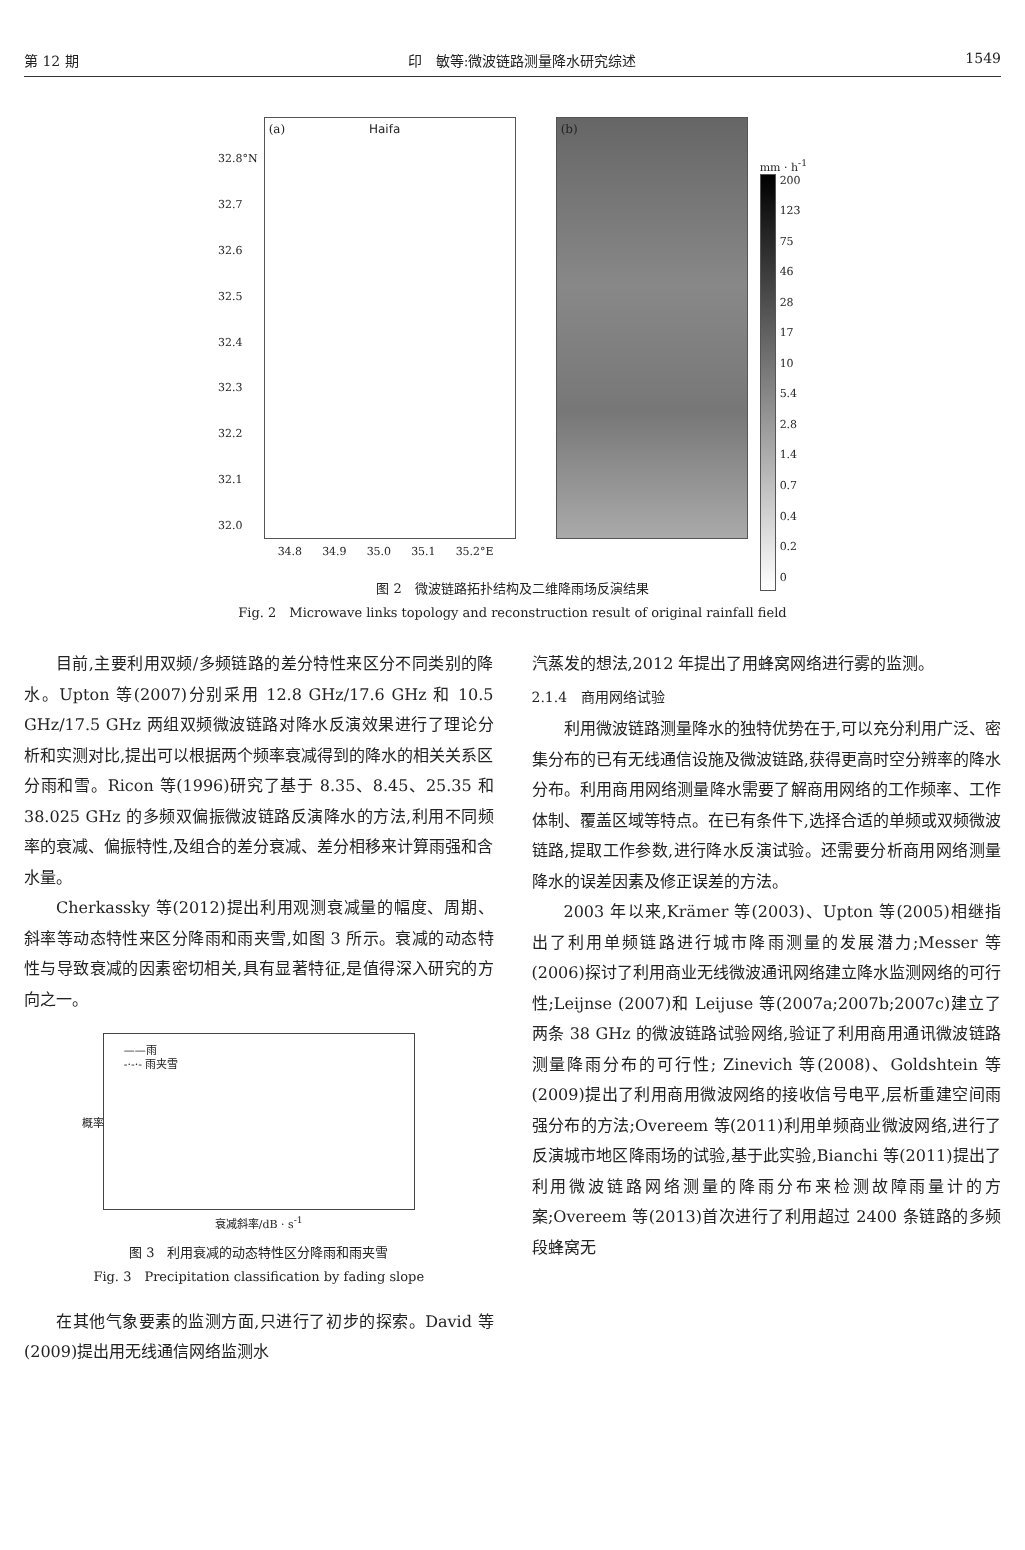第 12 期 印　敏等:微波链路测量降水研究综述 1549
32.8°N
32.7
32.6
32.5
32.4
32.3
32.2
32.1
32.0
(a) Haifa
34.8 34.9 35.0 35.1 35.2°E
(b)
mm · h<sup>-1</sup>
200
123
75
46
28
17
10
5.4
2.8
1.4
0.7
0.4
0.2
0
图 2　微波链路拓扑结构及二维降雨场反演结果
Fig. 2　Microwave links topology and reconstruction result of original rainfall field
目前,主要利用双频/多频链路的差分特性来区分不同类别的降水。Upton 等(2007)分别采用 12.8 GHz/17.6 GHz 和 10.5 GHz/17.5 GHz 两组双频微波链路对降水反演效果进行了理论分析和实测对比,提出可以根据两个频率衰减得到的降水的相关关系区分雨和雪。Ricon 等(1996)研究了基于 8.35、8.45、25.35 和 38.025 GHz 的多频双偏振微波链路反演降水的方法,利用不同频率的衰减、偏振特性,及组合的差分衰减、差分相移来计算雨强和含水量。
Cherkassky 等(2012)提出利用观测衰减量的幅度、周期、斜率等动态特性来区分降雨和雨夹雪,如图 3 所示。衰减的动态特性与导致衰减的因素密切相关,具有显著特征,是值得深入研究的方向之一。
——雨
-·-·- 雨夹雪
概率
衰减斜率/dB · s<sup>-1</sup>
图 3　利用衰减的动态特性区分降雨和雨夹雪
Fig. 3　Precipitation classification by fading slope
在其他气象要素的监测方面,只进行了初步的探索。David 等(2009)提出用无线通信网络监测水
汽蒸发的想法,2012 年提出了用蜂窝网络进行雾的监测。
2.1.4　商用网络试验
利用微波链路测量降水的独特优势在于,可以充分利用广泛、密集分布的已有无线通信设施及微波链路,获得更高时空分辨率的降水分布。利用商用网络测量降水需要了解商用网络的工作频率、工作体制、覆盖区域等特点。在已有条件下,选择合适的单频或双频微波链路,提取工作参数,进行降水反演试验。还需要分析商用网络测量降水的误差因素及修正误差的方法。
2003 年以来,Krämer 等(2003)、Upton 等(2005)相继指出了利用单频链路进行城市降雨测量的发展潜力;Messer 等(2006)探讨了利用商业无线微波通讯网络建立降水监测网络的可行性;Leijnse (2007)和 Leijuse 等(2007a;2007b;2007c)建立了两条 38 GHz 的微波链路试验网络,验证了利用商用通讯微波链路测量降雨分布的可行性; Zinevich 等(2008)、Goldshtein 等(2009)提出了利用商用微波网络的接收信号电平,层析重建空间雨强分布的方法;Overeem 等(2011)利用单频商业微波网络,进行了反演城市地区降雨场的试验,基于此实验,Bianchi 等(2011)提出了利用微波链路网络测量的降雨分布来检测故障雨量计的方案;Overeem 等(2013)首次进行了利用超过 2400 条链路的多频段蜂窝无